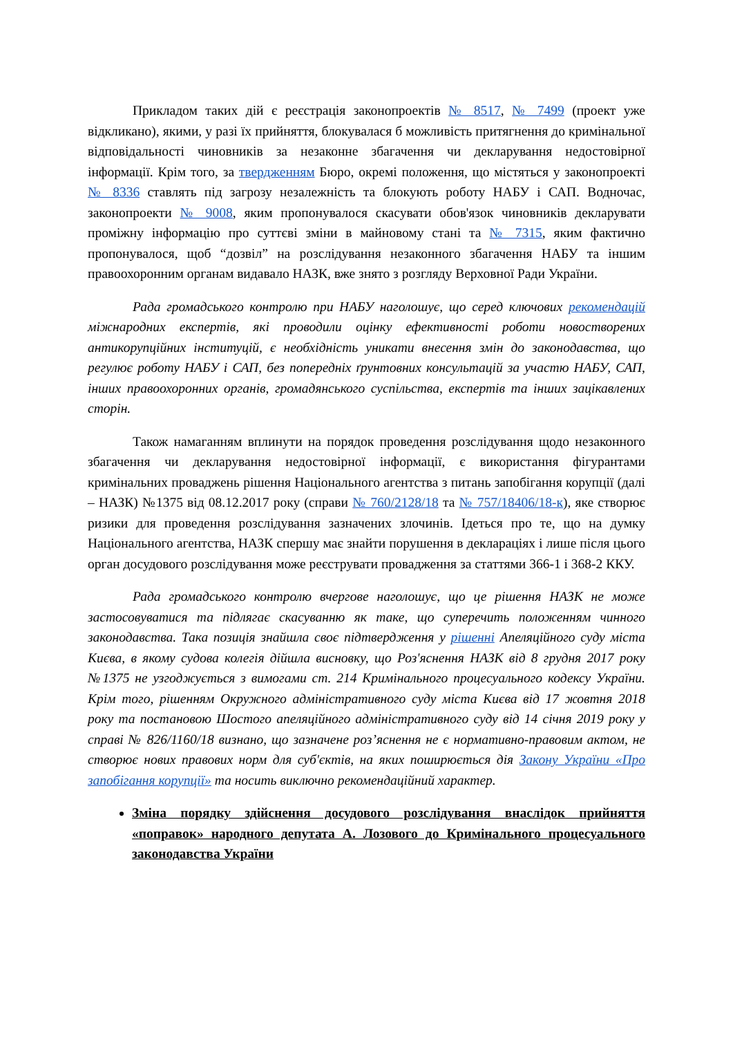Прикладом таких дій є реєстрація законопроектів № 8517, № 7499 (проект уже відкликано), якими, у разі їх прийняття, блокувалася б можливість притягнення до кримінальної відповідальності чиновників за незаконне збагачення чи декларування недостовірної інформації. Крім того, за твердженням Бюро, окремі положення, що містяться у законопроекті № 8336 ставлять під загрозу незалежність та блокують роботу НАБУ і САП. Водночас, законопроекти № 9008, яким пропонувалося скасувати обов'язок чиновників декларувати проміжну інформацію про суттєві зміни в майновому стані та № 7315, яким фактично пропонувалося, щоб “дозвіл” на розслідування незаконного збагачення НАБУ та іншим правоохоронним органам видавало НАЗК, вже знято з розгляду Верховної Ради України.
Рада громадського контролю при НАБУ наголошує, що серед ключових рекомендацій міжнародних експертів, які проводили оцінку ефективності роботи новостворених антикорупційних інституцій, є необхідність уникати внесення змін до законодавства, що регулює роботу НАБУ і САП, без попередніх ґрунтовних консультацій за участю НАБУ, САП, інших правоохоронних органів, громадянського суспільства, експертів та інших зацікавлених сторін.
Також намаганням вплинути на порядок проведення розслідування щодо незаконного збагачення чи декларування недостовірної інформації, є використання фігурантами кримінальних проваджень рішення Національного агентства з питань запобігання корупції (далі – НАЗК) №1375 від 08.12.2017 року (справи № 760/2128/18 та № 757/18406/18-к), яке створює ризики для проведення розслідування зазначених злочинів. Ідеться про те, що на думку Національного агентства, НАЗК спершу має знайти порушення в деклараціях і лише після цього орган досудового розслідування може реєструвати провадження за статтями 366-1 і 368-2 ККУ.
Рада громадського контролю вчергове наголошує, що це рішення НАЗК не може застосовуватися та підлягає скасуванню як таке, що суперечить положенням чинного законодавства. Така позиція знайшла своє підтвердження у рішенні Апеляційного суду міста Києва, в якому судова колегія дійшла висновку, що Роз'яснення НАЗК від 8 грудня 2017 року №1375 не узгоджується з вимогами ст. 214 Кримінального процесуального кодексу України. Крім того, рішенням Окружного адміністративного суду міста Києва від 17 жовтня 2018 року та постановою Шостого апеляційного адміністративного суду від 14 січня 2019 року у справі № 826/1160/18 визнано, що зазначене роз’яснення не є нормативно-правовим актом, не створює нових правових норм для суб'єктів, на яких поширюється дія Закону України «Про запобігання корупції» та носить виключно рекомендаційний характер.
Зміна порядку здійснення досудового розслідування внаслідок прийняття «поправок» народного депутата А. Лозового до Кримінального процесуального законодавства України